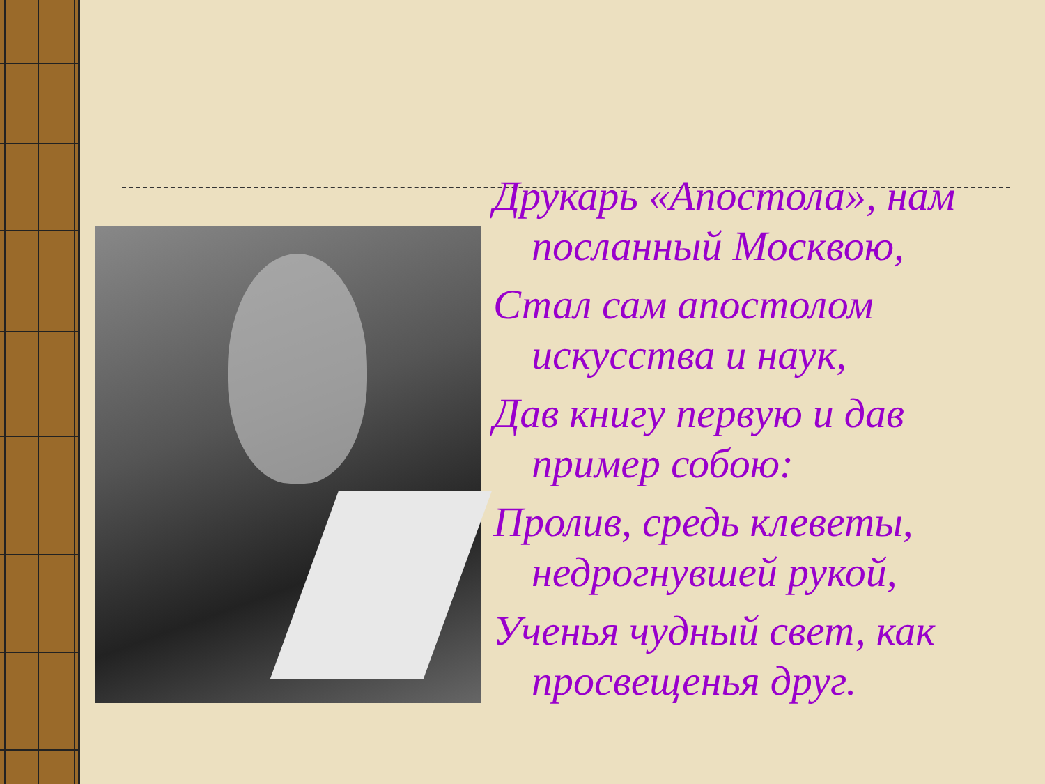Друкарь «Апостола», нам посланный Москвою,
Стал сам апостолом искусства и наук,
Дав книгу первую и дав пример собою:
Пролив, средь клеветы, недрогнувшей рукой,
Ученья чудный свет, как просвещенья друг.